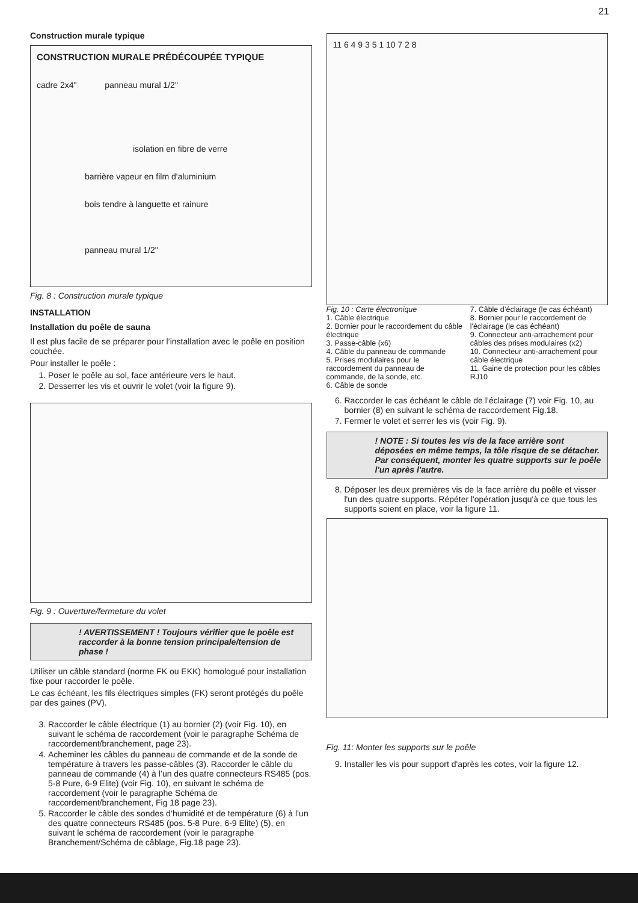21
Construction murale typique
CONSTRUCTION MURALE PRÉDÉCOUPÉE TYPIQUE
cadre 2x4" panneau mural 1/2"
isolation en fibre de verre
barrière vapeur en film d'aluminium
bois tendre à languette et rainure
panneau mural 1/2"
Fig. 8 : Construction murale typique
INSTALLATION
Installation du poêle de sauna
Il est plus facile de se préparer pour l’installation avec le poêle en position couchée.
Pour installer le poêle :
1. Poser le poêle au sol, face antérieure vers le haut.
2. Desserrer les vis et ouvrir le volet (voir la figure 9).
Fig. 9 : Ouverture/fermeture du volet
! AVERTISSEMENT ! Toujours vérifier que le poêle est raccorder à la bonne tension principale/tension de phase !
Utiliser un câble standard (norme FK ou EKK) homologué pour installation fixe pour raccorder le poêle.
Le cas échéant, les fils électriques simples (FK) seront protégés du poêle par des gaines (PV).
3. Raccorder le câble électrique (1) au bornier (2) (voir Fig. 10), en suivant le schéma de raccordement (voir le paragraphe Schéma de raccordement/branchement, page 23).
4. Acheminer les câbles du panneau de commande et de la sonde de température à travers les passe-câbles (3). Raccorder le câble du panneau de commande (4) à l’un des quatre connecteurs RS485 (pos. 5-8 Pure, 6-9 Elite) (voir Fig. 10), en suivant le schéma de raccordement (voir le paragraphe Schéma de raccordement/branchement, Fig 18 page 23).
5. Raccorder le câble des sondes d’humidité et de température (6) à l’un des quatre connecteurs RS485 (pos. 5-8 Pure, 6-9 Elite) (5), en suivant le schéma de raccordement (voir le paragraphe Branchement/Schéma de câblage, Fig.18 page 23).
11 6 4 9 3 5 1 10 7 2 8
Fig. 10 : Carte électronique
1. Câble électrique
2. Bornier pour le raccordement du câble électrique
3. Passe-câble (x6)
4. Câble du panneau de commande
5. Prises modulaires pour le raccordement du panneau de commande, de la sonde, etc.
6. Câble de sonde
7. Câble d’éclairage (le cas échéant)
8. Bornier pour le raccordement de l'éclairage (le cas échéant)
9. Connecteur anti-arrachement pour câbles des prises modulaires (x2)
10. Connecteur anti-arrachement pour câble électrique
11. Gaine de protection pour les câbles RJ10
6. Raccorder le cas échéant le câble de l’éclairage (7) voir Fig. 10, au bornier (8) en suivant le schéma de raccordement Fig.18.
7. Fermer le volet et serrer les vis (voir Fig. 9).
! NOTE : Si toutes les vis de la face arrière sont déposées en même temps, la tôle risque de se détacher. Par conséquent, monter les quatre supports sur le poêle l'un après l'autre.
8. Déposer les deux premières vis de la face arrière du poêle et visser l'un des quatre supports. Répéter l'opération jusqu'à ce que tous les supports soient en place, voir la figure 11.
Fig. 11: Monter les supports sur le poêle
9. Installer les vis pour support d'après les cotes, voir la figure 12.